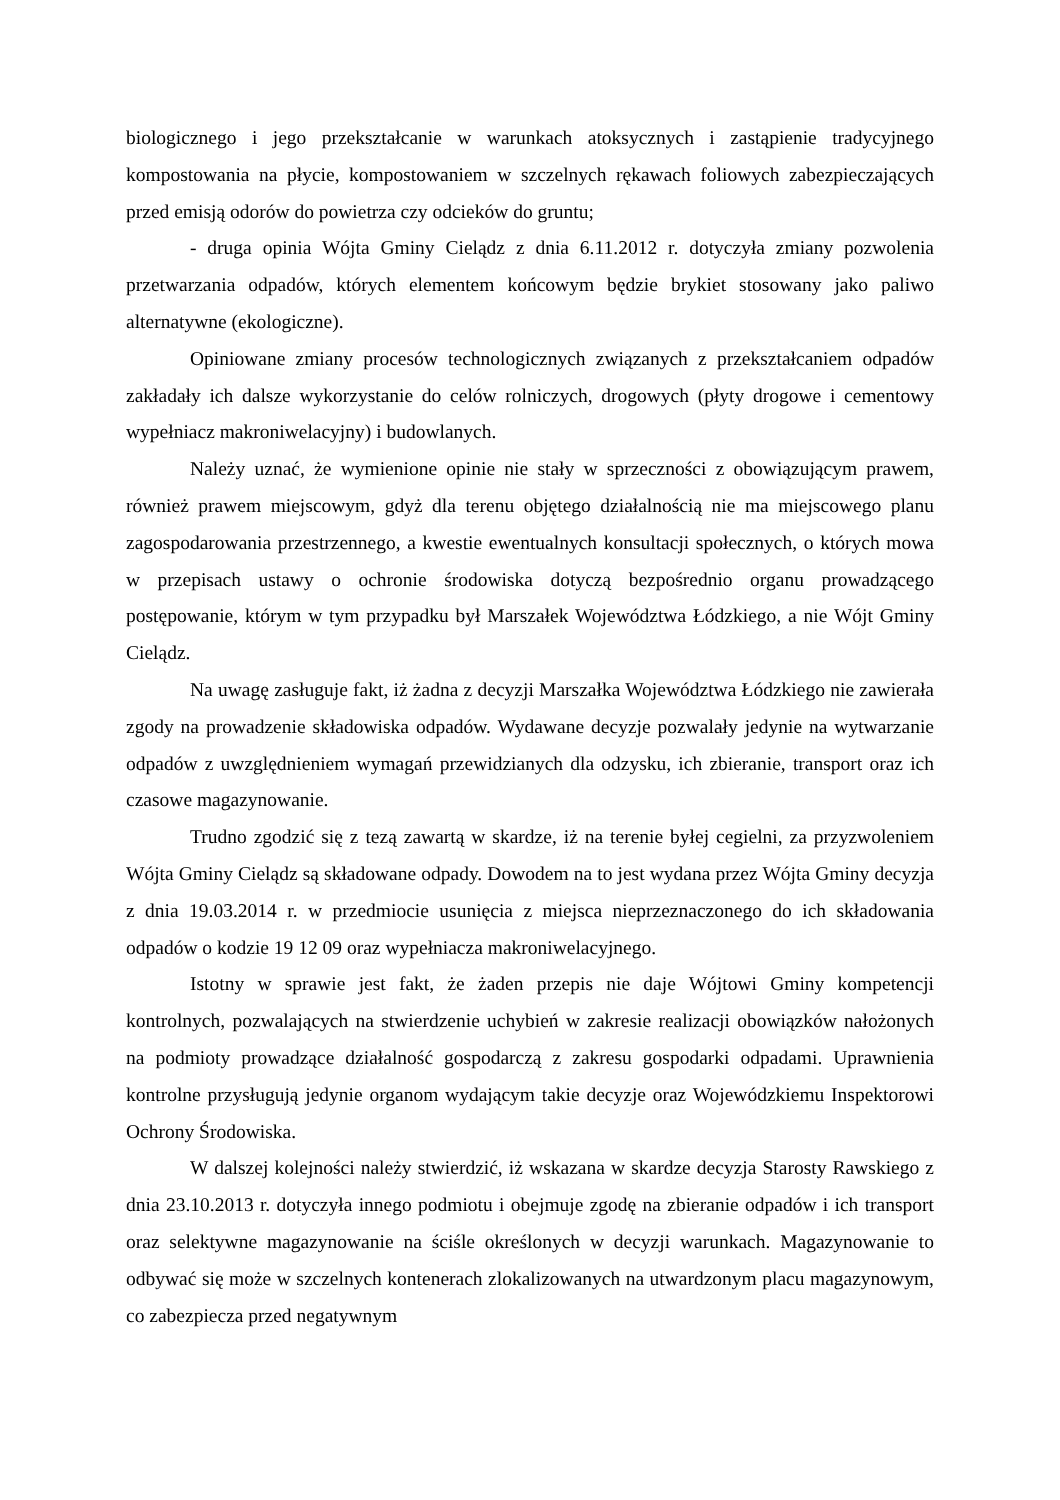biologicznego i jego przekształcanie w warunkach atoksycznych i zastąpienie tradycyjnego kompostowania na płycie, kompostowaniem w szczelnych rękawach foliowych zabezpieczających przed emisją odorów do powietrza czy odcieków do gruntu;
- druga opinia Wójta Gminy Cielądz z dnia 6.11.2012 r. dotyczyła zmiany pozwolenia przetwarzania odpadów, których elementem końcowym będzie brykiet stosowany jako paliwo alternatywne (ekologiczne).
Opiniowane zmiany procesów technologicznych związanych z przekształcaniem odpadów zakładały ich dalsze wykorzystanie do celów rolniczych, drogowych (płyty drogowe i cementowy wypełniacz makroniwelacyjny) i budowlanych.
Należy uznać, że wymienione opinie nie stały w sprzeczności z obowiązującym prawem, również prawem miejscowym, gdyż dla terenu objętego działalnością nie ma miejscowego planu zagospodarowania przestrzennego, a kwestie ewentualnych konsultacji społecznych, o których mowa w przepisach ustawy o ochronie środowiska dotyczą bezpośrednio organu prowadzącego postępowanie, którym w tym przypadku był Marszałek Województwa Łódzkiego, a nie Wójt Gminy Cielądz.
Na uwagę zasługuje fakt, iż żadna z decyzji Marszałka Województwa Łódzkiego nie zawierała zgody na prowadzenie składowiska odpadów. Wydawane decyzje pozwalały jedynie na wytwarzanie odpadów z uwzględnieniem wymagań przewidzianych dla odzysku, ich zbieranie, transport oraz ich czasowe magazynowanie.
Trudno zgodzić się z tezą zawartą w skardze, iż na terenie byłej cegielni, za przyzwoleniem Wójta Gminy Cielądz są składowane odpady. Dowodem na to jest wydana przez Wójta Gminy decyzja z dnia 19.03.2014 r. w przedmiocie usunięcia z miejsca nieprzeznaczonego do ich składowania odpadów o kodzie 19 12 09 oraz wypełniacza makroniwelacyjnego.
Istotny w sprawie jest fakt, że żaden przepis nie daje Wójtowi Gminy kompetencji kontrolnych, pozwalających na stwierdzenie uchybień w zakresie realizacji obowiązków nałożonych na podmioty prowadzące działalność gospodarczą z zakresu gospodarki odpadami. Uprawnienia kontrolne przysługują jedynie organom wydającym takie decyzje oraz Wojewódzkiemu Inspektorowi Ochrony Środowiska.
W dalszej kolejności należy stwierdzić, iż wskazana w skardze decyzja Starosty Rawskiego z dnia 23.10.2013 r. dotyczyła innego podmiotu i obejmuje zgodę na zbieranie odpadów i ich transport oraz selektywne magazynowanie na ściśle określonych w decyzji warunkach. Magazynowanie to odbywać się może w szczelnych kontenerach zlokalizowanych na utwardzonym placu magazynowym, co zabezpiecza przed negatywnym